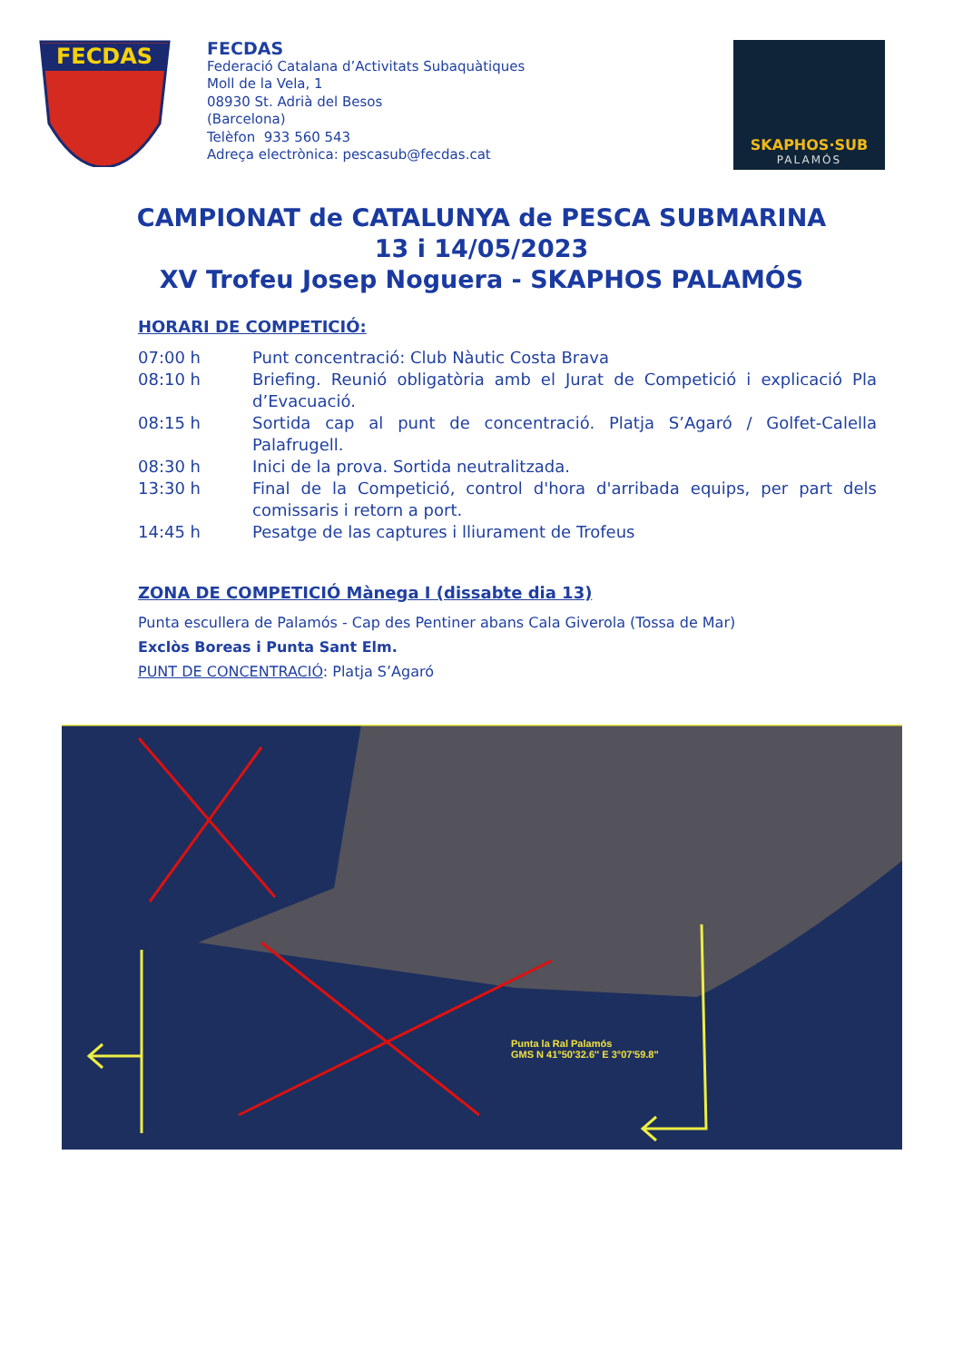FECDAS
FECDAS
Federació Catalana d’Activitats Subaquàtiques
Moll de la Vela, 1
08930 St. Adrià del Besos
(Barcelona)
Telèfon 933 560 543
Adreça electrònica: pescasub@fecdas.cat
SKAPHOS·SUB
PALAMÓS
CAMPIONAT de CATALUNYA de PESCA SUBMARINA
13 i 14/05/2023
XV Trofeu Josep Noguera - SKAPHOS PALAMÓS
HORARI DE COMPETICIÓ:
| 07:00 h | Punt concentració: Club Nàutic Costa Brava |
| 08:10 h | Briefing. Reunió obligatòria amb el Jurat de Competició i explicació Pla d’Evacuació. |
| 08:15 h | Sortida cap al punt de concentració. Platja S’Agaró / Golfet-Calella Palafrugell. |
| 08:30 h | Inici de la prova. Sortida neutralitzada. |
| 13:30 h | Final de la Competició, control d'hora d'arribada equips, per part dels comissaris i retorn a port. |
| 14:45 h | Pesatge de las captures i lliurament de Trofeus |
ZONA DE COMPETICIÓ Mànega I (dissabte dia 13)
Punta escullera de Palamós - Cap des Pentiner abans Cala Giverola (Tossa de Mar)
Exclòs Boreas i Punta Sant Elm.
PUNT DE CONCENTRACIÓ: Platja S’Agaró
Punta la Ral Palamós
GMS N 41°50'32.6'' E 3°07'59.8''